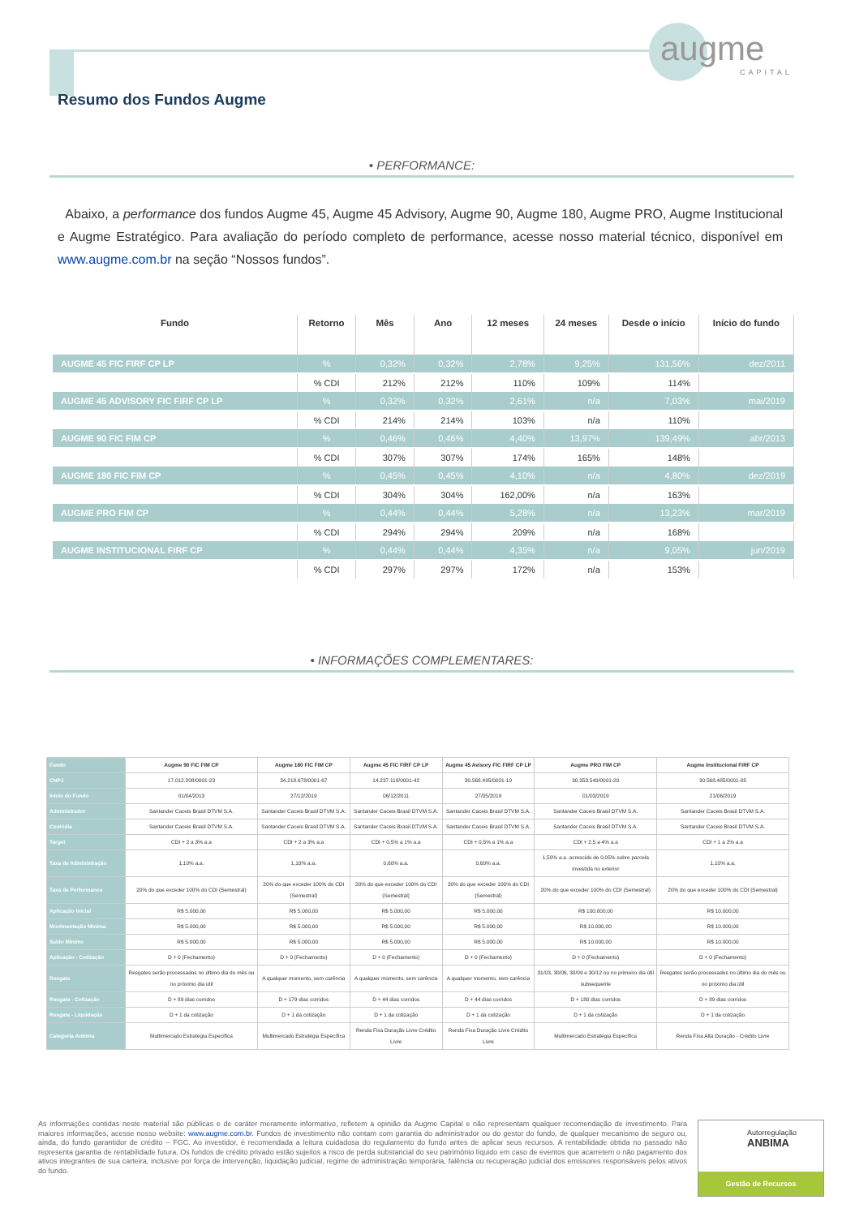augme
CAPITAL
Resumo dos Fundos Augme
• PERFORMANCE:
Abaixo, a performance dos fundos Augme 45, Augme 45 Advisory, Augme 90, Augme 180, Augme PRO, Augme Institucional e Augme Estratégico. Para avaliação do período completo de performance, acesse nosso material técnico, disponível em www.augme.com.br na seção “Nossos fundos”.
| Fundo | Retorno | Mês | Ano | 12 meses | 24 meses | Desde o início | Início do fundo |
| --- | --- | --- | --- | --- | --- | --- | --- |
| AUGME 45 FIC FIRF CP LP | % | 0,32% | 0,32% | 2,78% | 9,25% | 131,56% | dez/2011 |
| | % CDI | 212% | 212% | 110% | 109% | 114% | |
| AUGME 45 ADVISORY FIC FIRF CP LP | % | 0,32% | 0,32% | 2,61% | n/a | 7,03% | mai/2019 |
| | % CDI | 214% | 214% | 103% | n/a | 110% | |
| AUGME 90 FIC FIM CP | % | 0,46% | 0,46% | 4,40% | 13,97% | 139,49% | abr/2013 |
| | % CDI | 307% | 307% | 174% | 165% | 148% | |
| AUGME 180 FIC FIM CP | % | 0,45% | 0,45% | 4,10% | n/a | 4,80% | dez/2019 |
| | % CDI | 304% | 304% | 162,00% | n/a | 163% | |
| AUGME PRO FIM CP | % | 0,44% | 0,44% | 5,28% | n/a | 13,23% | mar/2019 |
| | % CDI | 294% | 294% | 209% | n/a | 168% | |
| AUGME INSTITUCIONAL FIRF CP | % | 0,44% | 0,44% | 4,35% | n/a | 9,05% | jun/2019 |
| | % CDI | 297% | 297% | 172% | n/a | 153% | |
• INFORMAÇÕES COMPLEMENTARES:
| Fundo | Augme 90 FIC FIM CP | Augme 180 FIC FIM CP | Augme 45 FIC FIRF CP LP | Augme 45 Avisory FIC FIRF CP LP | Augme PRO FIM CP | Augme Institucional FIRF CP |
| --- | --- | --- | --- | --- | --- | --- |
| CNPJ | 17.012.208/0001-23 | 34.218.678/0001-67 | 14.237.118/0001-42 | 30.568.495/0001-10 | 30.353.549/0001-20 | 30.568.485/0001-85 |
| Início do Fundo | 01/04/2013 | 27/12/2019 | 06/12/2011 | 27/05/2019 | 01/03/2019 | 21/06/2019 |
| Administrador | Santander Caceis Brasil DTVM S.A. | Santander Caceis Brasil DTVM S.A. | Santander Caceis Brasil DTVM S.A. | Santander Caceis Brasil DTVM S.A. | Santander Caceis Brasil DTVM S.A. | Santander Caceis Brasil DTVM S.A. |
| Custódia | Santander Caceis Brasil DTVM S.A. | Santander Caceis Brasil DTVM S.A. | Santander Caceis Brasil DTVM S.A. | Santander Caceis Brasil DTVM S.A. | Santander Caceis Brasil DTVM S.A. | Santander Caceis Brasil DTVM S.A. |
| Target | CDI + 2 a 3% a.a | CDI + 2 a 3% a.a | CDI + 0,5% a 1% a.a | CDI + 0,5% a 1% a.a | CDI + 2,5 a 4% a.a | CDI + 1 a 2% a.a |
| Taxa de Administração | 1,10% a.a. | 1,10% a.a. | 0,60% a.a. | 0,60% a.a. | 1,50% a.a. acrescido de 0,05% sobre parcela investida no exterior | 1,10% a.a. |
| Taxa de Performance | 20% do que exceder 100% do CDI (Semestral) | 20% do que exceder 100% do CDI (Semestral) | 20% do que exceder 100% do CDI (Semestral) | 20% do que exceder 100% do CDI (Semestral) | 20% do que exceder 100% do CDI (Semestral) | 20% do que exceder 100% do CDI (Semestral) |
| Aplicação Inicial | R$ 5.000,00 | R$ 5.000,00 | R$ 5.000,00 | R$ 5.000,00 | R$ 100.000,00 | R$ 10.000,00 |
| Movimentação Mínima | R$ 5.000,00 | R$ 5.000,00 | R$ 5.000,00 | R$ 5.000,00 | R$ 10.000,00 | R$ 10.000,00 |
| Saldo Mínimo | R$ 5.000,00 | R$ 5.000,00 | R$ 5.000,00 | R$ 5.000,00 | R$ 10.000,00 | R$ 10.000,00 |
| Aplicação - Cotização | D + 0 (Fechamento) | D + 0 (Fechamento) | D + 0 (Fechamento) | D + 0 (Fechamento) | D + 0 (Fechamento) | D + 0 (Fechamento) |
| Resgate | Resgates serão processados no último dia do mês ou no próximo dia útil | A qualquer momento, sem carência | A qualquer momento, sem carência | A qualquer momento, sem carência | 31/03, 30/06, 30/09 e 30/12 ou no primeiro dia útil subsequente | Resgates serão processados no último dia do mês ou no próximo dia útil |
| Resgate - Cotização | D + 89 dias corridos | D + 179 dias corridos | D + 44 dias corridos | D + 44 dias corridos | D + 180 dias corridos | D + 89 dias corridos |
| Resgate - Liquidação | D + 1 da cotização | D + 1 da cotização | D + 1 da cotização | D + 1 da cotização | D + 1 da cotização | D + 1 da cotização |
| Categoria Anbima | Multimercado Estratégia Específica | Multimercado Estratégia Específica | Renda Fixa Duração Livre Crédito Livre | Renda Fixa Duração Livre Crédito Livre | Multimercado Estratégia Específica | Renda Fixa Alta Duração - Crédito Livre |
As informações contidas neste material são públicas e de caráter meramente informativo, refletem a opinião da Augme Capital e não representam qualquer recomendação de investimento. Para maiores informações, acesse nosso website: www.augme.com.br. Fundos de investimento não contam com garantia do administrador ou do gestor do fundo, de qualquer mecanismo de seguro ou, ainda, do fundo garantidor de crédito – FGC. Ao investidor, é recomendada a leitura cuidadosa do regulamento do fundo antes de aplicar seus recursos. A rentabilidade obtida no passado não representa garantia de rentabilidade futura. Os fundos de crédito privado estão sujeitos a risco de perda substancial do seu patrimônio líquido em caso de eventos que acarretem o não pagamento dos ativos integrantes de sua carteira, inclusive por força de intervenção, liquidação judicial, regime de administração temporária, falência ou recuperação judicial dos emissores responsáveis pelos ativos do fundo.
Autorregulação
ANBIMA
Gestão de Recursos